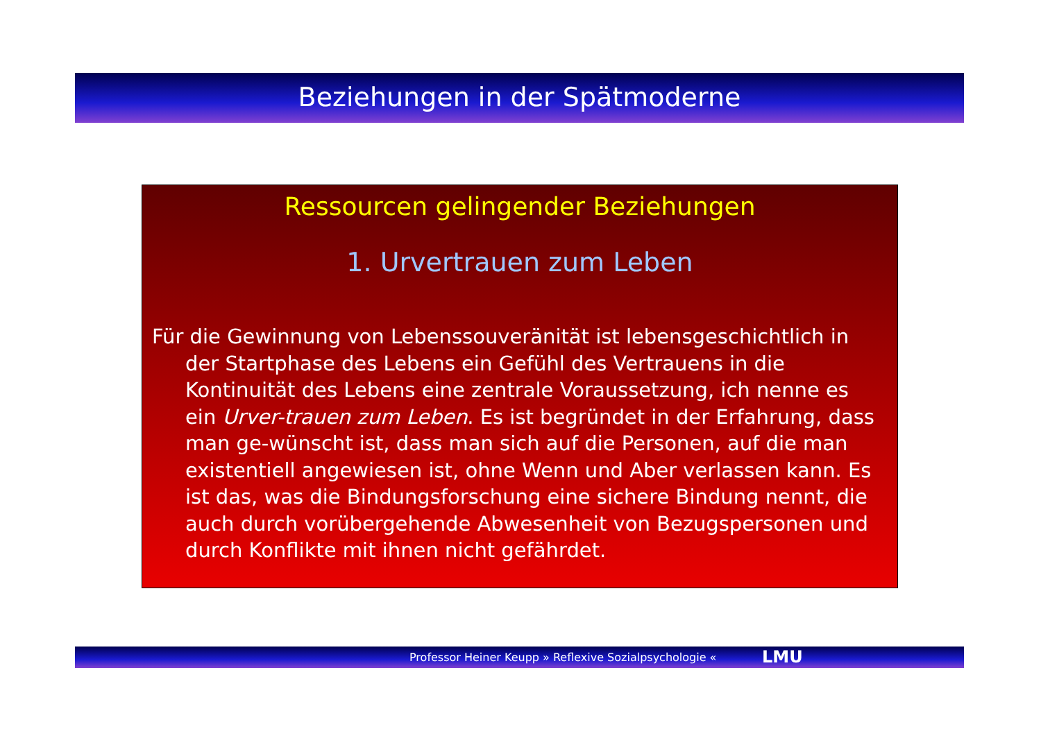Beziehungen in der Spätmoderne
Ressourcen gelingender Beziehungen
1. Urvertrauen zum Leben
Für die Gewinnung von Lebenssouveränität ist lebensgeschichtlich in der Startphase des Lebens ein Gefühl des Vertrauens in die Kontinuität des Lebens eine zentrale Voraussetzung, ich nenne es ein Urver-trauen zum Leben. Es ist begründet in der Erfahrung, dass man ge-wünscht ist, dass man sich auf die Personen, auf die man existentiell angewiesen ist, ohne Wenn und Aber verlassen kann. Es ist das, was die Bindungsforschung eine sichere Bindung nennt, die auch durch vorübergehende Abwesenheit von Bezugspersonen und durch Konflikte mit ihnen nicht gefährdet.
Professor Heiner Keupp » Reflexive Sozialpsychologie « LMU